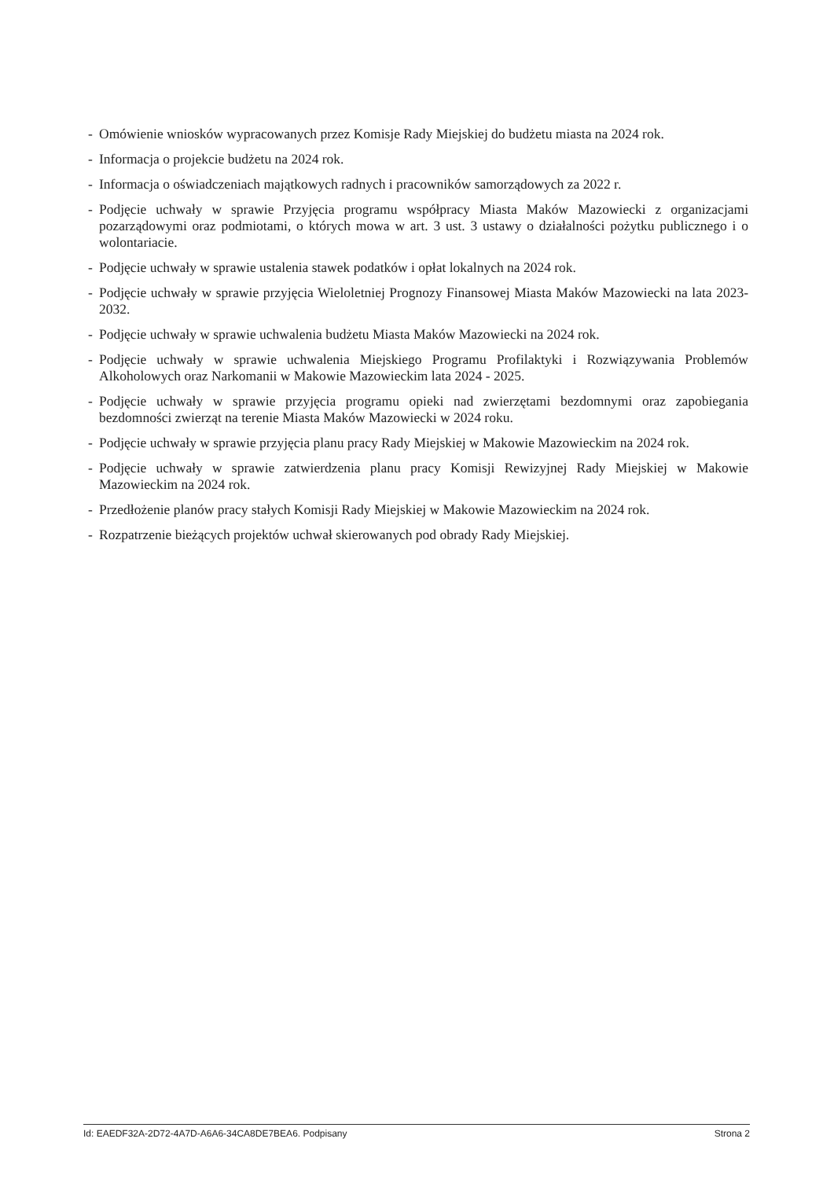- Omówienie wniosków wypracowanych przez Komisje Rady Miejskiej do budżetu miasta na 2024 rok.
- Informacja o projekcie budżetu na 2024 rok.
- Informacja o oświadczeniach majątkowych radnych i pracowników samorządowych za 2022 r.
- Podjęcie uchwały w sprawie Przyjęcia programu współpracy Miasta Maków Mazowiecki z organizacjami pozarządowymi oraz podmiotami, o których mowa w art. 3 ust. 3 ustawy o działalności pożytku publicznego i o wolontariacie.
- Podjęcie uchwały w sprawie ustalenia stawek podatków i opłat lokalnych na 2024 rok.
- Podjęcie uchwały w sprawie przyjęcia Wieloletniej Prognozy Finansowej Miasta Maków Mazowiecki na lata 2023-2032.
- Podjęcie uchwały w sprawie uchwalenia budżetu Miasta Maków Mazowiecki na 2024 rok.
- Podjęcie uchwały w sprawie uchwalenia Miejskiego Programu Profilaktyki i Rozwiązywania Problemów Alkoholowych oraz Narkomanii w Makowie Mazowieckim lata 2024 - 2025.
- Podjęcie uchwały w sprawie przyjęcia programu opieki nad zwierzętami bezdomnymi oraz zapobiegania bezdomności zwierząt na terenie Miasta Maków Mazowiecki w 2024 roku.
- Podjęcie uchwały w sprawie przyjęcia planu pracy Rady Miejskiej w Makowie Mazowieckim na 2024 rok.
- Podjęcie uchwały w sprawie zatwierdzenia planu pracy Komisji Rewizyjnej Rady Miejskiej w Makowie Mazowieckim na 2024 rok.
- Przedłożenie planów pracy stałych Komisji Rady Miejskiej w Makowie Mazowieckim na 2024 rok.
- Rozpatrzenie bieżących projektów uchwał skierowanych pod obrady Rady Miejskiej.
Id: EAEDF32A-2D72-4A7D-A6A6-34CA8DE7BEA6. Podpisany Strona 2